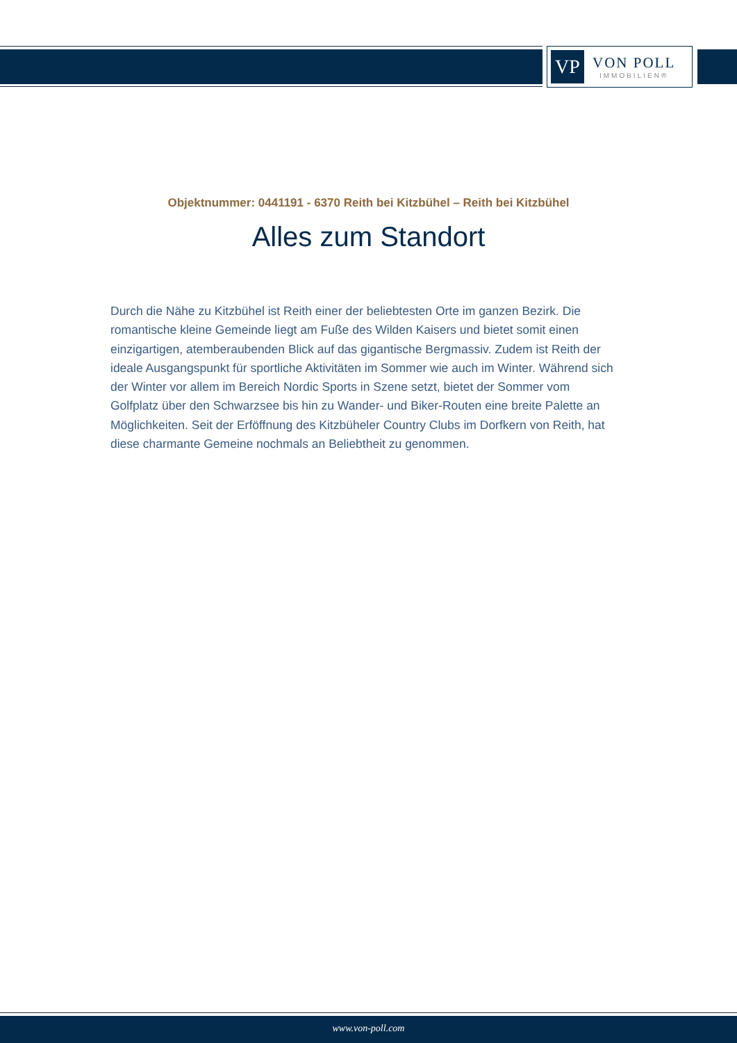VP
VON POLL
IMMOBILIEN®
Objektnummer: 0441191 - 6370 Reith bei Kitzbühel – Reith bei Kitzbühel
Alles zum Standort
Durch die Nähe zu Kitzbühel ist Reith einer der beliebtesten Orte im ganzen Bezirk. Die romantische kleine Gemeinde liegt am Fuße des Wilden Kaisers und bietet somit einen einzigartigen, atemberaubenden Blick auf das gigantische Bergmassiv. Zudem ist Reith der ideale Ausgangspunkt für sportliche Aktivitäten im Sommer wie auch im Winter. Während sich der Winter vor allem im Bereich Nordic Sports in Szene setzt, bietet der Sommer vom Golfplatz über den Schwarzsee bis hin zu Wander- und Biker-Routen eine breite Palette an Möglichkeiten. Seit der Erföffnung des Kitzbüheler Country Clubs im Dorfkern von Reith, hat diese charmante Gemeine nochmals an Beliebtheit zu genommen.
www.von-poll.com